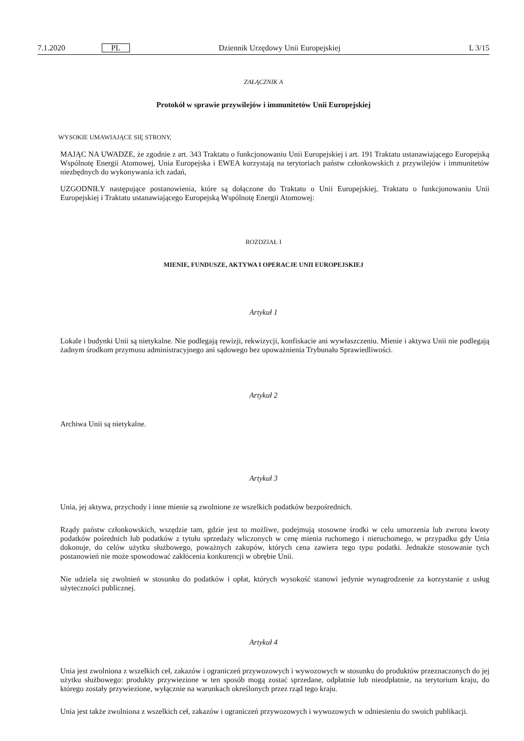7.1.2020 PL Dziennik Urzędowy Unii Europejskiej L 3/15
ZAŁĄCZNIK A
Protokół w sprawie przywilejów i immunitetów Unii Europejskiej
WYSOKIE UMAWIAJĄCE SIĘ STRONY,
MAJĄC NA UWADZE, że zgodnie z art. 343 Traktatu o funkcjonowaniu Unii Europejskiej i art. 191 Traktatu ustanawiającego Europejską Wspólnotę Energii Atomowej, Unia Europejska i EWEA korzystają na terytoriach państw członkowskich z przywilejów i immunitetów niezbędnych do wykonywania ich zadań,
UZGODNIŁY następujące postanowienia, które są dołączone do Traktatu o Unii Europejskiej, Traktatu o funkcjonowaniu Unii Europejskiej i Traktatu ustanawiającego Europejską Wspólnotę Energii Atomowej:
ROZDZIAŁ I
MIENIE, FUNDUSZE, AKTYWA I OPERACJE UNII EUROPEJSKIEJ
Artykuł 1
Lokale i budynki Unii są nietykalne. Nie podlegają rewizji, rekwizycji, konfiskacie ani wywłaszczeniu. Mienie i aktywa Unii nie podlegają żadnym środkom przymusu administracyjnego ani sądowego bez upoważnienia Trybunału Sprawiedliwości.
Artykuł 2
Archiwa Unii są nietykalne.
Artykuł 3
Unia, jej aktywa, przychody i inne mienie są zwolnione ze wszelkich podatków bezpośrednich.
Rządy państw członkowskich, wszędzie tam, gdzie jest to możliwe, podejmują stosowne środki w celu umorzenia lub zwrotu kwoty podatków pośrednich lub podatków z tytułu sprzedaży wliczonych w cenę mienia ruchomego i nieruchomego, w przypadku gdy Unia dokonuje, do celów użytku służbowego, poważnych zakupów, których cena zawiera tego typu podatki. Jednakże stosowanie tych postanowień nie może spowodować zakłócenia konkurencji w obrębie Unii.
Nie udziela się zwolnień w stosunku do podatków i opłat, których wysokość stanowi jedynie wynagrodzenie za korzystanie z usług użyteczności publicznej.
Artykuł 4
Unia jest zwolniona z wszelkich ceł, zakazów i ograniczeń przywozowych i wywozowych w stosunku do produktów przeznaczonych do jej użytku służbowego: produkty przywiezione w ten sposób mogą zostać sprzedane, odpłatnie lub nieodpłatnie, na terytorium kraju, do którego zostały przywiezione, wyłącznie na warunkach określonych przez rząd tego kraju.
Unia jest także zwolniona z wszelkich ceł, zakazów i ograniczeń przywozowych i wywozowych w odniesieniu do swoich publikacji.